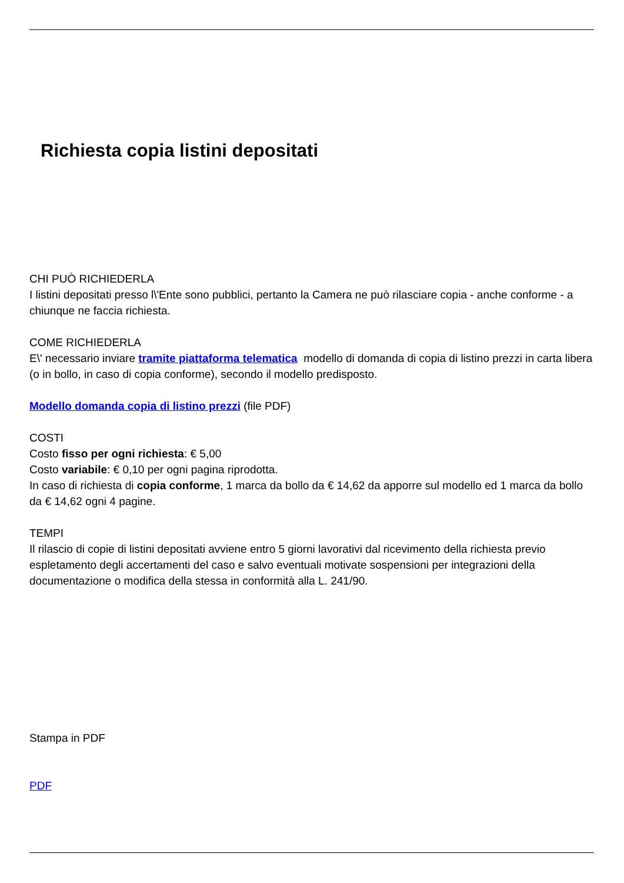Richiesta copia listini depositati
CHI PUÒ RICHIEDERLA
I listini depositati presso l\'Ente sono pubblici, pertanto la Camera ne può rilasciare copia - anche conforme - a chiunque ne faccia richiesta.
COME RICHIEDERLA
E\' necessario inviare tramite piattaforma telematica modello di domanda di copia di listino prezzi in carta libera (o in bollo, in caso di copia conforme), secondo il modello predisposto.
Modello domanda copia di listino prezzi (file PDF)
COSTI
Costo fisso per ogni richiesta: € 5,00
Costo variabile: € 0,10 per ogni pagina riprodotta.
In caso di richiesta di copia conforme, 1 marca da bollo da € 14,62 da apporre sul modello ed 1 marca da bollo da € 14,62 ogni 4 pagine.
TEMPI
Il rilascio di copie di listini depositati avviene entro 5 giorni lavorativi dal ricevimento della richiesta previo espletamento degli accertamenti del caso e salvo eventuali motivate sospensioni per integrazioni della documentazione o modifica della stessa in conformità alla L. 241/90.
Stampa in PDF
PDF